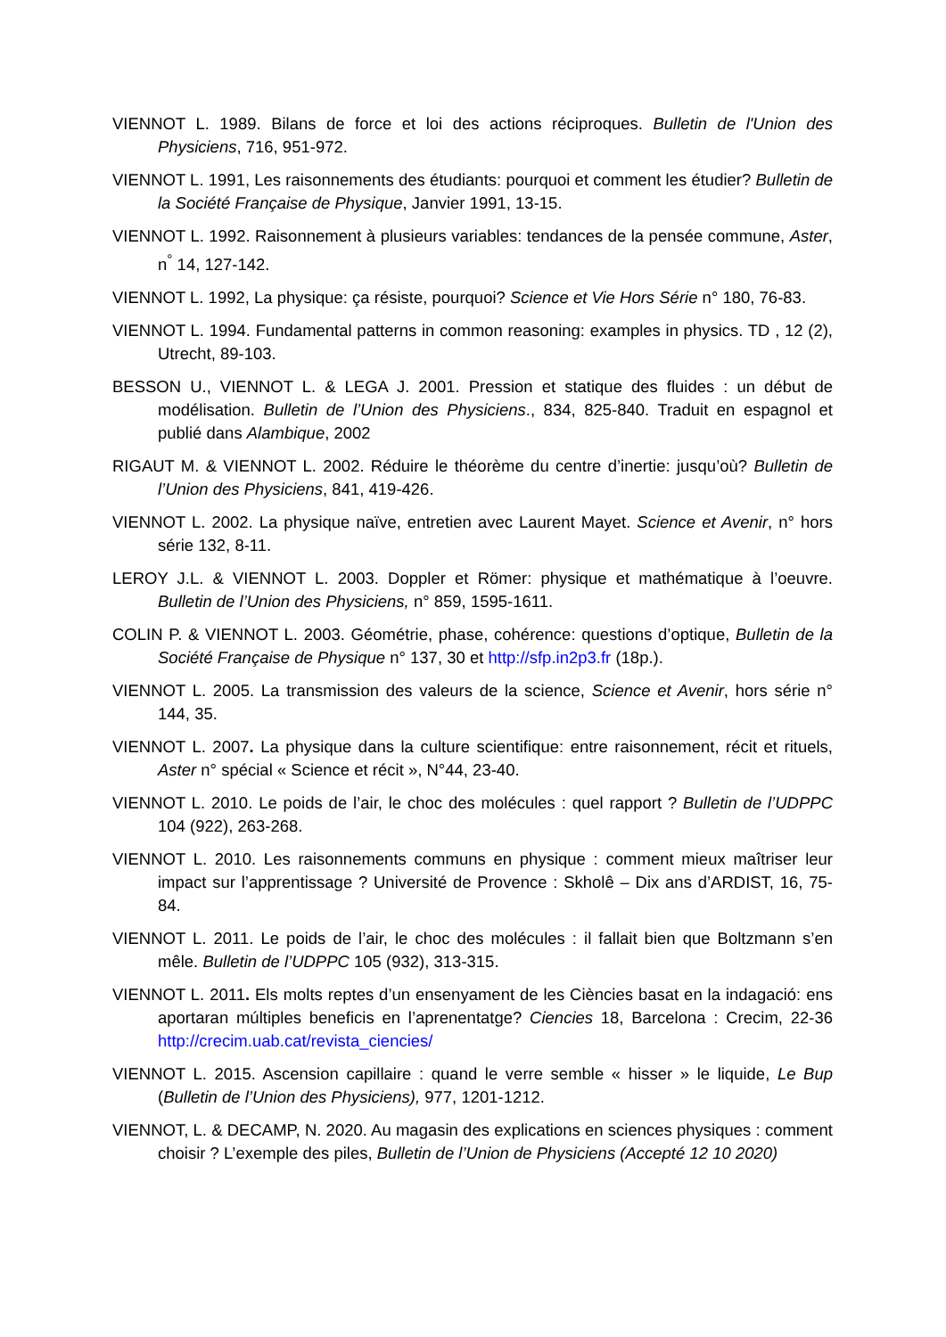VIENNOT L. 1989. Bilans de force et loi des actions réciproques. Bulletin de l'Union des Physiciens, 716, 951-972.
VIENNOT L. 1991, Les raisonnements des étudiants: pourquoi et comment les étudier? Bulletin de la Société Française de Physique, Janvier 1991, 13-15.
VIENNOT L. 1992. Raisonnement à plusieurs variables: tendances de la pensée commune, Aster, n<sup>°</sup> 14, 127-142.
VIENNOT L. 1992, La physique: ça résiste, pourquoi? Science et Vie Hors Série n° 180, 76-83.
VIENNOT L. 1994. Fundamental patterns in common reasoning: examples in physics. TD , 12 (2), Utrecht, 89-103.
BESSON U., VIENNOT L. & LEGA J. 2001. Pression et statique des fluides : un début de modélisation. Bulletin de l’Union des Physiciens., 834, 825-840. Traduit en espagnol et publié dans Alambique, 2002
RIGAUT M. & VIENNOT L. 2002. Réduire le théorème du centre d’inertie: jusqu’où? Bulletin de l’Union des Physiciens, 841, 419-426.
VIENNOT L. 2002. La physique naïve, entretien avec Laurent Mayet. Science et Avenir, n° hors série 132, 8-11.
LEROY J.L. & VIENNOT L. 2003. Doppler et Römer: physique et mathématique à l’oeuvre. Bulletin de l’Union des Physiciens, n° 859, 1595-1611.
COLIN P. & VIENNOT L. 2003. Géométrie, phase, cohérence: questions d’optique, Bulletin de la Société Française de Physique n° 137, 30 et http://sfp.in2p3.fr (18p.).
VIENNOT L. 2005. La transmission des valeurs de la science, Science et Avenir, hors série n° 144, 35.
VIENNOT L. 2007. La physique dans la culture scientifique: entre raisonnement, récit et rituels, Aster n° spécial « Science et récit », N°44, 23-40.
VIENNOT L. 2010. Le poids de l’air, le choc des molécules : quel rapport ? Bulletin de l’UDPPC 104 (922), 263-268.
VIENNOT L. 2010. Les raisonnements communs en physique : comment mieux maîtriser leur impact sur l’apprentissage ? Université de Provence : Skholê – Dix ans d’ARDIST, 16, 75-84.
VIENNOT L. 2011. Le poids de l’air, le choc des molécules : il fallait bien que Boltzmann s’en mêle. Bulletin de l’UDPPC 105 (932), 313-315.
VIENNOT L. 2011. Els molts reptes d’un ensenyament de les Ciències basat en la indagació: ens aportaran múltiples beneficis en l’aprenentatge? Ciencies 18, Barcelona : Crecim, 22-36 http://crecim.uab.cat/revista_ciencies/
VIENNOT L. 2015. Ascension capillaire : quand le verre semble « hisser » le liquide, Le Bup (Bulletin de l’Union des Physiciens), 977, 1201-1212.
VIENNOT, L. & DECAMP, N. 2020. Au magasin des explications en sciences physiques : comment choisir ? L’exemple des piles, Bulletin de l’Union de Physiciens (Accepté 12 10 2020)